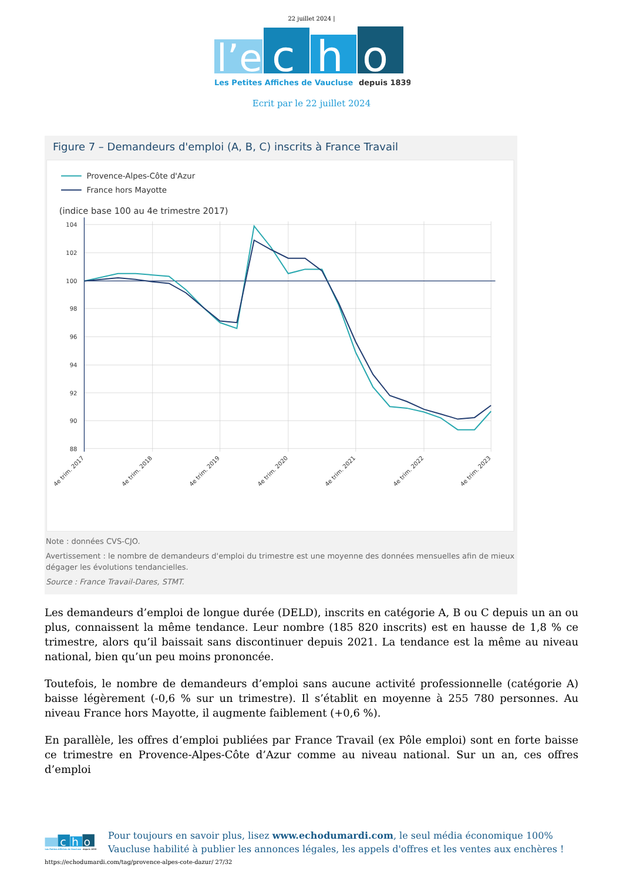22 juillet 2024 |
l’e
c
h
o
Les Petites Affiches de Vaucluse
depuis 1839
Ecrit par le 22 juillet 2024
Figure 7 – Demandeurs d'emploi (A, B, C) inscrits à France Travail
Provence-Alpes-Côte d'Azur
France hors Mayotte
(indice base 100 au 4e trimestre 2017)
104
102
100
98
96
94
92
90
88
4e trim. 2017
4e trim. 2018
4e trim. 2019
4e trim. 2020
4e trim. 2021
4e trim. 2022
4e trim. 2023
Note : données CVS-CJO.
Avertissement : le nombre de demandeurs d'emploi du trimestre est une moyenne des données mensuelles afin de mieux dégager les évolutions tendancielles.
Source : France Travail-Dares, STMT.
Les demandeurs d’emploi de longue durée (DELD), inscrits en catégorie A, B ou C depuis un an ou plus, connaissent la même tendance. Leur nombre (185 820 inscrits) est en hausse de 1,8 % ce trimestre, alors qu’il baissait sans discontinuer depuis 2021. La tendance est la même au niveau national, bien qu’un peu moins prononcée.
Toutefois, le nombre de demandeurs d’emploi sans aucune activité professionnelle (catégorie A) baisse légèrement (-0,6 % sur un trimestre). Il s’établit en moyenne à 255 780 personnes. Au niveau France hors Mayotte, il augmente faiblement (+0,6 %).
En parallèle, les offres d’emploi publiées par France Travail (ex Pôle emploi) sont en forte baisse ce trimestre en Provence-Alpes-Côte d’Azur comme au niveau national. Sur un an, ces offres d’emploi
c
h
o
Les Petites Affiches de Vaucluse
depuis 1839
Pour toujours en savoir plus, lisez www.echodumardi.com, le seul média économique 100% Vaucluse habilité à publier les annonces légales, les appels d'offres et les ventes aux enchères !
https://echodumardi.com/tag/provence-alpes-cote-dazur/ 27/32